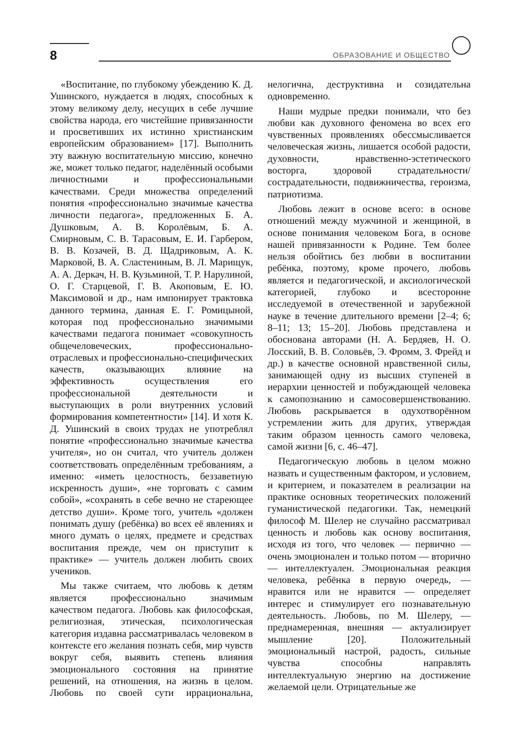8 ОБРАЗОВАНИЕ И ОБЩЕСТВО
«Воспитание, по глубокому убеждению К. Д. Ушинского, нуждается в людях, способных к этому великому делу, несущих в себе лучшие свойства народа, его чистейшие привязанности и просветивших их истинно христианским европейским образованием» [17]. Выполнить эту важную воспитательную миссию, конечно же, может только педагог, наделённый особыми личностными и профессиональными качествами. Среди множества определений понятия «профессионально значимые качества личности педагога», предложенных Б. А. Душковым, А. В. Королёвым, Б. А. Смирновым, С. В. Тарасовым, Е. И. Гарбером, В. В. Козачей, В. Д. Щадриковым, А. К. Марковой, В. А. Сластениным, В. Л. Марищук, А. А. Деркач, Н. В. Кузьминой, Т. Р. Нарулиной, О. Г. Старцевой, Г. В. Акоповым, Е. Ю. Максимовой и др., нам импонирует трактовка данного термина, данная Е. Г. Ромицыной, которая под профессионально значимыми качествами педагога понимает «совокупность общечеловеческих, профессионально-отраслевых и профессионально-специфических качеств, оказывающих влияние на эффективность осуществления его профессиональной деятельности и выступающих в роли внутренних условий формирования компетентности» [14]. И хотя К. Д. Ушинский в своих трудах не употреблял понятие «профессионально значимые качества учителя», но он считал, что учитель должен соответствовать определённым требованиям, а именно: «иметь целостность, беззаветную искренность души», «не торговать с самим собой», «сохранять в себе вечно не стареющее детство души». Кроме того, учитель «должен понимать душу (ребёнка) во всех её явлениях и много думать о целях, предмете и средствах воспитания прежде, чем он приступит к практике» — учитель должен любить своих учеников.
Мы также считаем, что любовь к детям является профессионально значимым качеством педагога. Любовь как философская, религиозная, этическая, психологическая категория издавна рассматривалась человеком в контексте его желания познать себя, мир чувств вокруг себя, выявить степень влияния эмоционального состояния на принятие решений, на отношения, на жизнь в целом. Любовь по своей сути иррациональна, нелогична, деструктивна и созидательна одновременно.
Наши мудрые предки понимали, что без любви как духовного феномена во всех его чувственных проявлениях обессмысливается человеческая жизнь, лишается особой радости, духовности, нравственно-эстетического восторга, здоровой страдательности/сострадательности, подвижничества, героизма, патриотизма.
Любовь лежит в основе всего: в основе отношений между мужчиной и женщиной, в основе понимания человеком Бога, в основе нашей привязанности к Родине. Тем более нельзя обойтись без любви в воспитании ребёнка, поэтому, кроме прочего, любовь является и педагогической, и аксиологической категорией, глубоко и всесторонне исследуемой в отечественной и зарубежной науке в течение длительного времени [2–4; 6; 8–11; 13; 15–20]. Любовь представлена и обоснована авторами (Н. А. Бердяев, Н. О. Лосский, В. В. Соловьёв, Э. Фромм, З. Фрейд и др.) в качестве основной нравственной силы, занимающей одну из высших ступеней в иерархии ценностей и побуждающей человека к самопознанию и самосовершенствованию. Любовь раскрывается в одухотворённом устремлении жить для других, утверждая таким образом ценность самого человека, самой жизни [6, с. 46–47].
Педагогическую любовь в целом можно назвать и существенным фактором, и условием, и критерием, и показателем в реализации на практике основных теоретических положений гуманистической педагогики. Так, немецкий философ М. Шелер не случайно рассматривал ценность и любовь как основу воспитания, исходя из того, что человек — первично — очень эмоционален и только потом — вторично — интеллектуален. Эмоциональная реакция человека, ребёнка в первую очередь, — нравится или не нравится — определяет интерес и стимулирует его познавательную деятельность. Любовь, по М. Шелеру, — преднамеренная, внешняя — актуализирует мышление [20]. Положительный эмоциональный настрой, радость, сильные чувства способны направлять интеллектуальную энергию на достижение желаемой цели. Отрицательные же